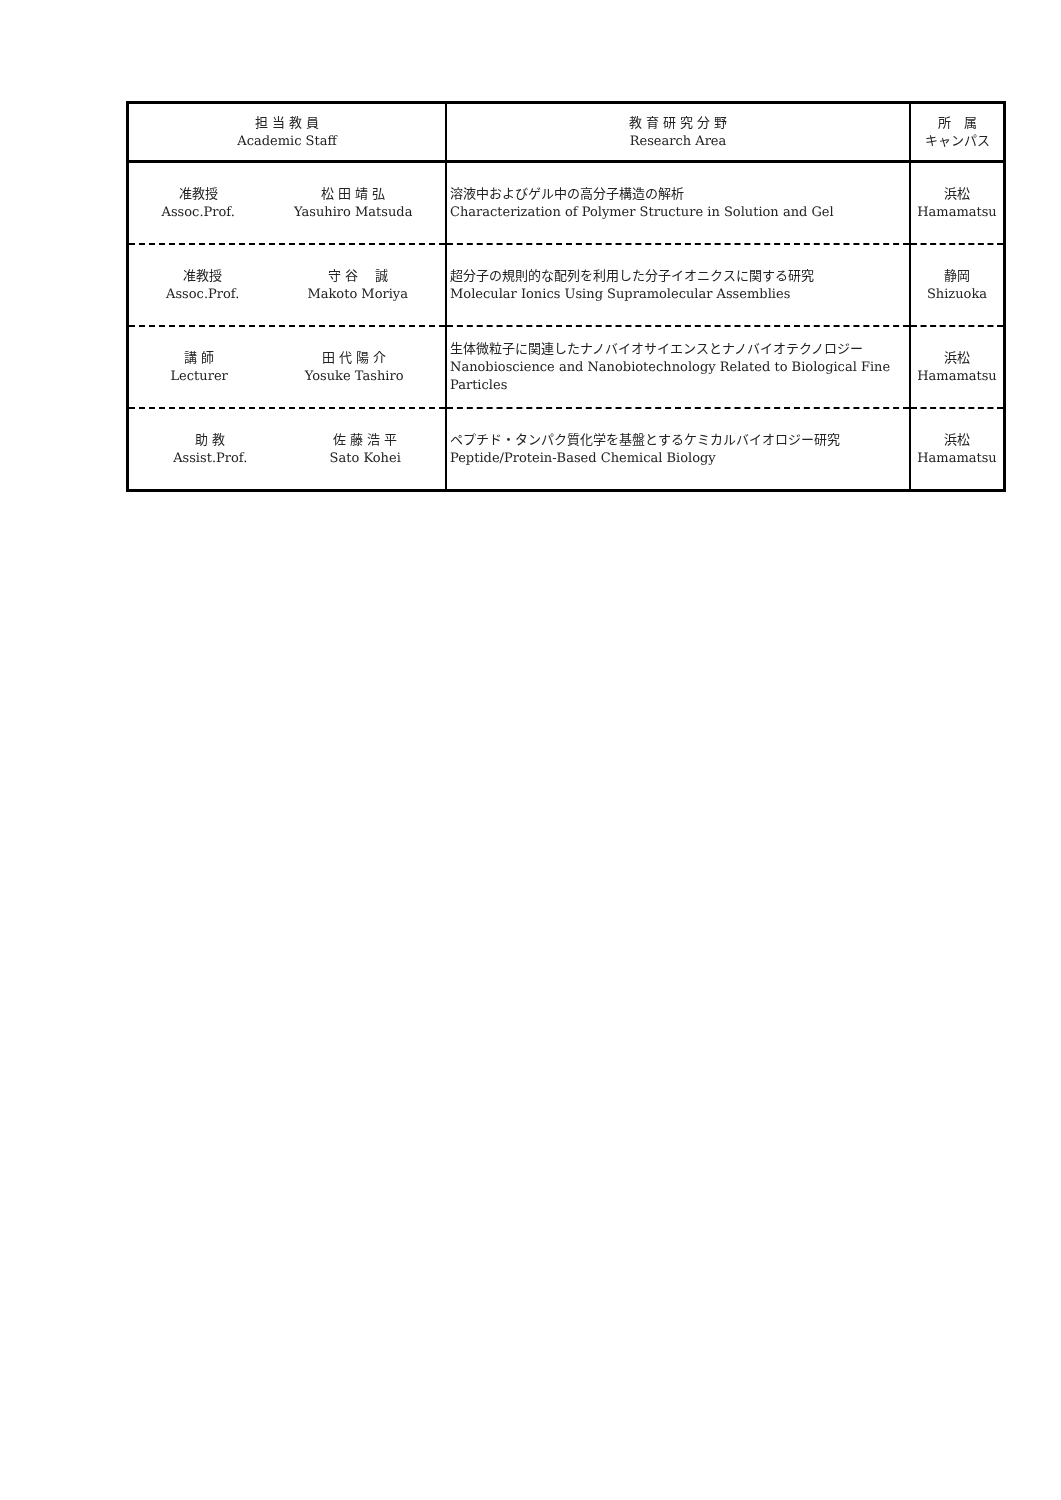| 担 当 教 員 Academic Staff | 教 育 研 究 分 野 Research Area | 所 属 キャンパス |
| --- | --- | --- |
| 准教授 Assoc.Prof. 松 田 靖 弘 Yasuhiro Matsuda | 溶液中およびゲル中の高分子構造の解析 Characterization of Polymer Structure in Solution and Gel | 浜松 Hamamatsu |
| 准教授 Assoc.Prof. 守 谷 誠 Makoto Moriya | 超分子の規則的な配列を利用した分子イオニクスに関する研究 Molecular Ionics Using Supramolecular Assemblies | 静岡 Shizuoka |
| 講 師 Lecturer 田 代 陽 介 Yosuke Tashiro | 生体微粒子に関連したナノバイオサイエンスとナノバイオテクノロジー Nanobioscience and Nanobiotechnology Related to Biological Fine Particles | 浜松 Hamamatsu |
| 助 教 Assist.Prof. 佐 藤 浩 平 Sato Kohei | ペプチド・タンパク質化学を基盤とするケミカルバイオロジー研究 Peptide/Protein-Based Chemical Biology | 浜松 Hamamatsu |